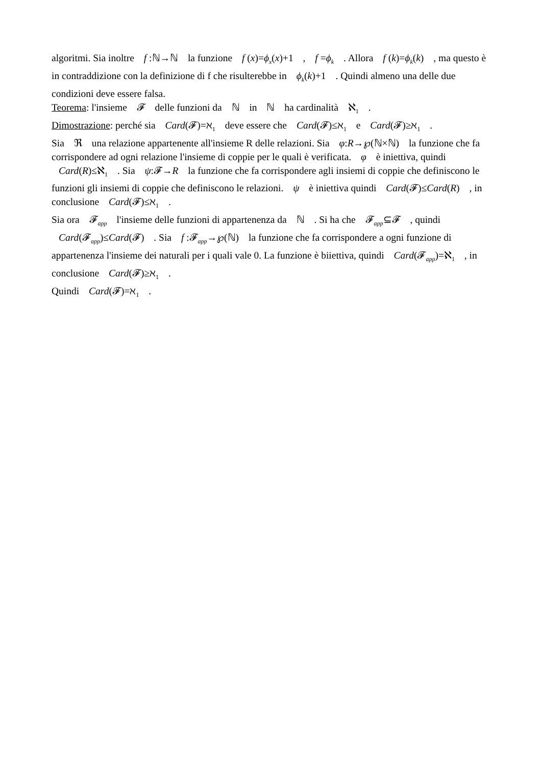algoritmi. Sia inoltre f :ℕ→ℕ la funzione f (x)=ϕ<sub>x</sub>(x)+1 , f =ϕ<sub>k</sub> . Allora f (k)=ϕ<sub>k</sub>(k) , ma questo è in contraddizione con la definizione di f che risulterebbe in ϕ<sub>k</sub>(k)+1 . Quindi almeno una delle due condizioni deve essere falsa.
Teorema: l'insieme 𝓕 delle funzioni da ℕ in ℕ ha cardinalità ℵ<sub>1</sub> .
Dimostrazione: perché sia Card(𝓕)=ℵ<sub>1</sub> deve essere che Card(𝓕)≤ℵ<sub>1</sub> e Card(𝓕)≥ℵ<sub>1</sub> .
Sia ℜ una relazione appartenente all'insieme R delle relazioni. Sia φ:R→℘(ℕ×ℕ) la funzione che fa corrispondere ad ogni relazione l'insieme di coppie per le quali è verificata. φ è iniettiva, quindi Card(R)≤ℵ<sub>1</sub> . Sia ψ:𝓕→R la funzione che fa corrispondere agli insiemi di coppie che definiscono le funzioni gli insiemi di coppie che definiscono le relazioni. ψ è iniettiva quindi Card(𝓕)≤Card(R) , in conclusione Card(𝓕)≤ℵ<sub>1</sub> .
Sia ora 𝓕<sub>app</sub> l'insieme delle funzioni di appartenenza da ℕ . Si ha che 𝓕<sub>app</sub>⊆𝓕 , quindi Card(𝓕<sub>app</sub>)≤Card(𝓕) . Sia f :𝓕<sub>app</sub>→℘(ℕ) la funzione che fa corrispondere a ogni funzione di appartenenza l'insieme dei naturali per i quali vale 0. La funzione è biiettiva, quindi Card(𝓕<sub>app</sub>)=ℵ<sub>1</sub> , in conclusione Card(𝓕)≥ℵ<sub>1</sub> .
Quindi Card(𝓕)=ℵ<sub>1</sub> .